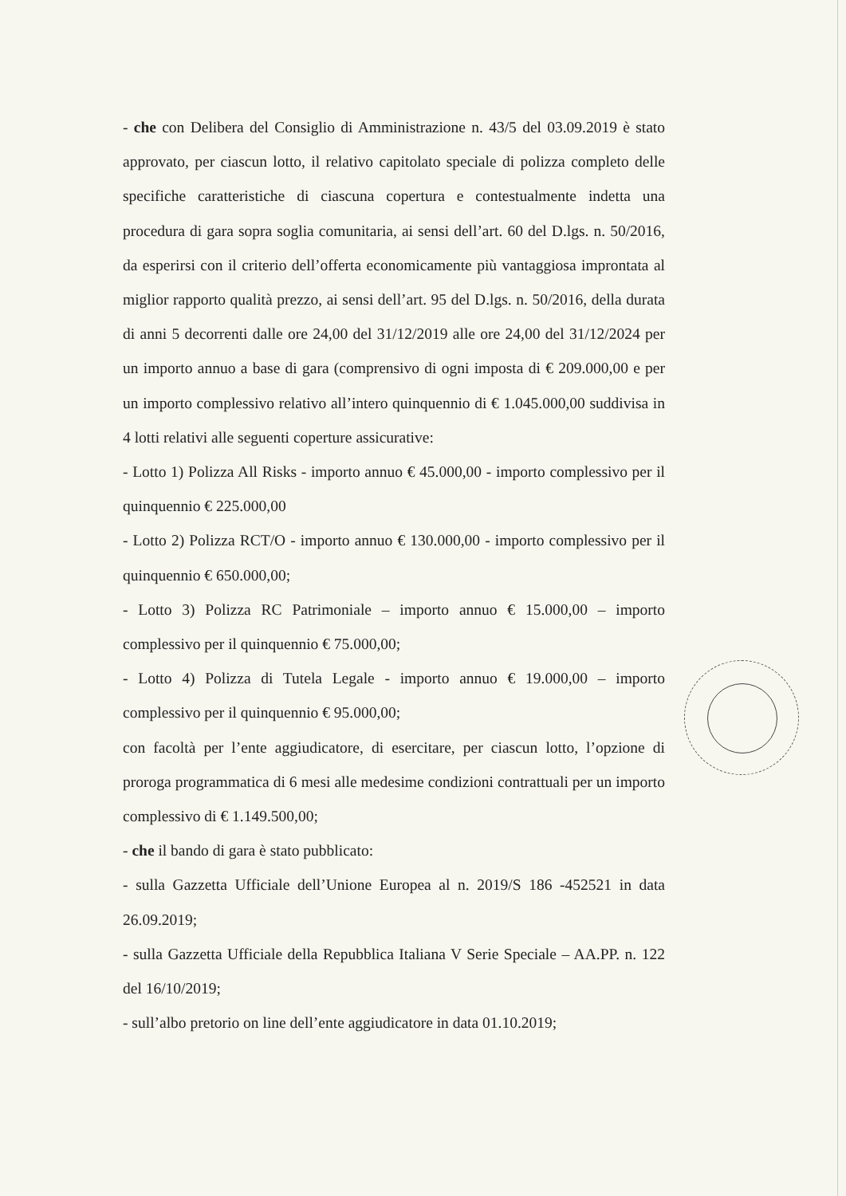- che con Delibera del Consiglio di Amministrazione n. 43/5 del 03.09.2019 è stato approvato, per ciascun lotto, il relativo capitolato speciale di polizza completo delle specifiche caratteristiche di ciascuna copertura e contestualmente indetta una procedura di gara sopra soglia comunitaria, ai sensi dell’art. 60 del D.lgs. n. 50/2016, da esperirsi con il criterio dell’offerta economicamente più vantaggiosa improntata al miglior rapporto qualità prezzo, ai sensi dell’art. 95 del D.lgs. n. 50/2016, della durata di anni 5 decorrenti dalle ore 24,00 del 31/12/2019 alle ore 24,00 del 31/12/2024 per un importo annuo a base di gara (comprensivo di ogni imposta di € 209.000,00 e per un importo complessivo relativo all’intero quinquennio di € 1.045.000,00 suddivisa in 4 lotti relativi alle seguenti coperture assicurative:
- Lotto 1) Polizza All Risks - importo annuo € 45.000,00 - importo complessivo per il quinquennio € 225.000,00
- Lotto 2) Polizza RCT/O - importo annuo € 130.000,00 - importo complessivo per il quinquennio € 650.000,00;
- Lotto 3) Polizza RC Patrimoniale – importo annuo € 15.000,00 – importo complessivo per il quinquennio € 75.000,00;
- Lotto 4) Polizza di Tutela Legale - importo annuo € 19.000,00 – importo complessivo per il quinquennio € 95.000,00;
con facoltà per l’ente aggiudicatore, di esercitare, per ciascun lotto, l’opzione di proroga programmatica di 6 mesi alle medesime condizioni contrattuali per un importo complessivo di € 1.149.500,00;
- che il bando di gara è stato pubblicato:
- sulla Gazzetta Ufficiale dell’Unione Europea al n. 2019/S 186 -452521 in data 26.09.2019;
- sulla Gazzetta Ufficiale della Repubblica Italiana V Serie Speciale – AA.PP. n. 122 del 16/10/2019;
- sull’albo pretorio on line dell’ente aggiudicatore in data 01.10.2019;